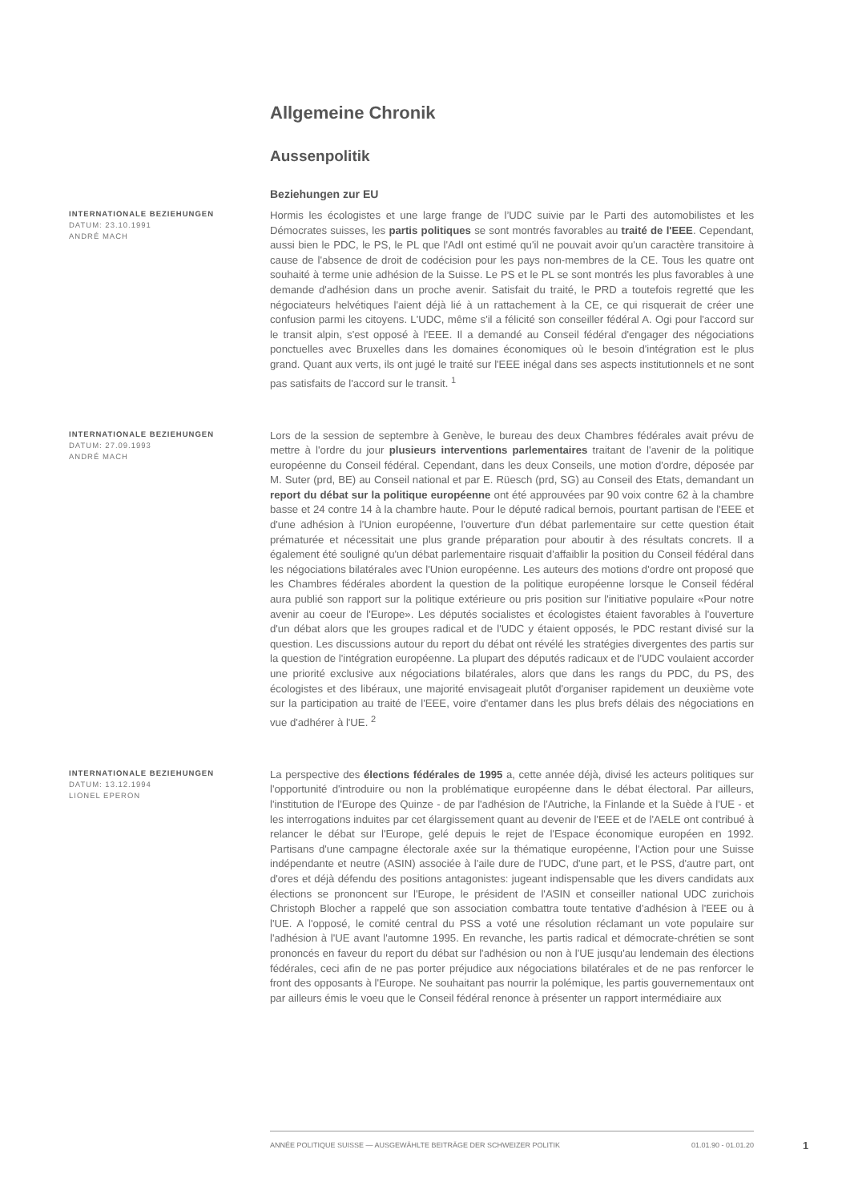Allgemeine Chronik
Aussenpolitik
Beziehungen zur EU
INTERNATIONALE BEZIEHUNGEN
DATUM: 23.10.1991
ANDRÉ MACH
Hormis les écologistes et une large frange de l’UDC suivie par le Parti des automobilistes et les Démocrates suisses, les partis politiques se sont montrés favorables au traité de l'EEE. Cependant, aussi bien le PDC, le PS, le PL que l'AdI ont estimé qu'il ne pouvait avoir qu'un caractère transitoire à cause de l'absence de droit de codécision pour les pays non-membres de la CE. Tous les quatre ont souhaité à terme unie adhésion de la Suisse. Le PS et le PL se sont montrés les plus favorables à une demande d'adhésion dans un proche avenir. Satisfait du traité, le PRD a toutefois regretté que les négociateurs helvétiques l'aient déjà lié à un rattachement à la CE, ce qui risquerait de créer une confusion parmi les citoyens. L'UDC, même s'il a félicité son conseiller fédéral A. Ogi pour l'accord sur le transit alpin, s'est opposé à l'EEE. Il a demandé au Conseil fédéral d'engager des négociations ponctuelles avec Bruxelles dans les domaines économiques où le besoin d'intégration est le plus grand. Quant aux verts, ils ont jugé le traité sur l'EEE inégal dans ses aspects institutionnels et ne sont pas satisfaits de l'accord sur le transit. <sup>1</sup>
INTERNATIONALE BEZIEHUNGEN
DATUM: 27.09.1993
ANDRÉ MACH
Lors de la session de septembre à Genève, le bureau des deux Chambres fédérales avait prévu de mettre à l'ordre du jour plusieurs interventions parlementaires traitant de l'avenir de la politique européenne du Conseil fédéral. Cependant, dans les deux Conseils, une motion d'ordre, déposée par M. Suter (prd, BE) au Conseil national et par E. Rüesch (prd, SG) au Conseil des Etats, demandant un report du débat sur la politique européenne ont été approuvées par 90 voix contre 62 à la chambre basse et 24 contre 14 à la chambre haute. Pour le député radical bernois, pourtant partisan de l'EEE et d'une adhésion à l'Union européenne, l'ouverture d'un débat parlementaire sur cette question était prématurée et nécessitait une plus grande préparation pour aboutir à des résultats concrets. Il a également été souligné qu'un débat parlementaire risquait d'affaiblir la position du Conseil fédéral dans les négociations bilatérales avec l'Union européenne. Les auteurs des motions d'ordre ont proposé que les Chambres fédérales abordent la question de la politique européenne lorsque le Conseil fédéral aura publié son rapport sur la politique extérieure ou pris position sur l'initiative populaire «Pour notre avenir au coeur de l'Europe». Les députés socialistes et écologistes étaient favorables à l'ouverture d'un débat alors que les groupes radical et de l'UDC y étaient opposés, le PDC restant divisé sur la question. Les discussions autour du report du débat ont révélé les stratégies divergentes des partis sur la question de l'intégration européenne. La plupart des députés radicaux et de l'UDC voulaient accorder une priorité exclusive aux négociations bilatérales, alors que dans les rangs du PDC, du PS, des écologistes et des libéraux, une majorité envisageait plutôt d'organiser rapidement un deuxième vote sur la participation au traité de l'EEE, voire d'entamer dans les plus brefs délais des négociations en vue d'adhérer à l'UE. <sup>2</sup>
INTERNATIONALE BEZIEHUNGEN
DATUM: 13.12.1994
LIONEL EPERON
La perspective des élections fédérales de 1995 a, cette année déjà, divisé les acteurs politiques sur l'opportunité d'introduire ou non la problématique européenne dans le débat électoral. Par ailleurs, l'institution de l'Europe des Quinze - de par l'adhésion de l'Autriche, la Finlande et la Suède à l'UE - et les interrogations induites par cet élargissement quant au devenir de l'EEE et de l'AELE ont contribué à relancer le débat sur l'Europe, gelé depuis le rejet de l'Espace économique européen en 1992. Partisans d'une campagne électorale axée sur la thématique européenne, l'Action pour une Suisse indépendante et neutre (ASIN) associée à l'aile dure de l'UDC, d'une part, et le PSS, d'autre part, ont d'ores et déjà défendu des positions antagonistes: jugeant indispensable que les divers candidats aux élections se prononcent sur l'Europe, le président de l'ASIN et conseiller national UDC zurichois Christoph Blocher a rappelé que son association combattra toute tentative d'adhésion à l'EEE ou à l'UE. A l'opposé, le comité central du PSS a voté une résolution réclamant un vote populaire sur l'adhésion à l'UE avant l'automne 1995. En revanche, les partis radical et démocrate-chrétien se sont prononcés en faveur du report du débat sur l'adhésion ou non à l'UE jusqu'au lendemain des élections fédérales, ceci afin de ne pas porter préjudice aux négociations bilatérales et de ne pas renforcer le front des opposants à l'Europe. Ne souhaitant pas nourrir la polémique, les partis gouvernementaux ont par ailleurs émis le voeu que le Conseil fédéral renonce à présenter un rapport intermédiaire aux
ANNÉE POLITIQUE SUISSE — AUSGEWÄHLTE BEITRÄGE DER SCHWEIZER POLITIK 01.01.90 - 01.01.20
1